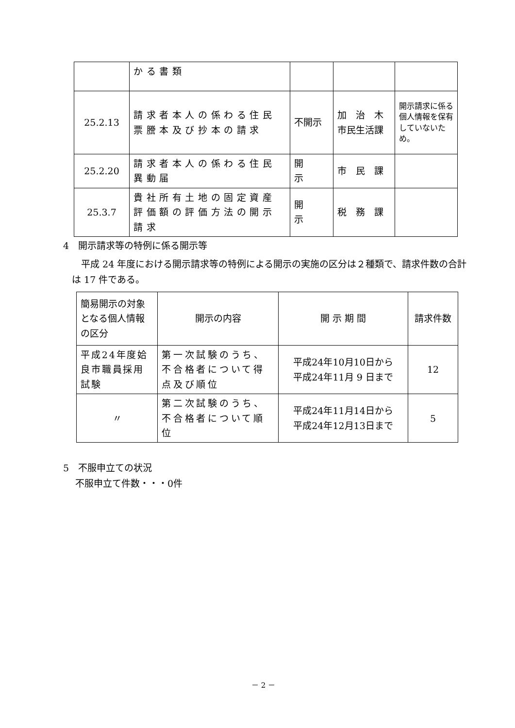| | かる書類 | | | |
| 25.2.13 | 請求者本人の係わる住民票謄本及び抄本の請求 | 不開示 | 加 治 木 市民生活課 | 開示請求に係る個人情報を保有していないため。 |
| 25.2.20 | 請求者本人の係わる住民異動届 | 開 示 | 市 民 課 | |
| 25.3.7 | 貴社所有土地の固定資産評価額の評価方法の開示請求 | 開 示 | 税 務 課 | |
4　開示請求等の特例に係る開示等
　平成 24 年度における開示請求等の特例による開示の実施の区分は２種類で、請求件数の合計は 17 件である。
| 簡易開示の対象となる個人情報の区分 | 開示の内容 | 開 示 期 間 | 請求件数 |
| 平成24年度姶良市職員採用試験 | 第一次試験のうち、不合格者について得点及び順位 | 平成24年10月10日から 平成24年11月 9 日まで | 12 |
| 〃 | 第二次試験のうち、不合格者について順位 | 平成24年11月14日から 平成24年12月13日まで | 5 |
5　不服申立ての状況
　 不服申立て件数・・・0件
－ 2 －